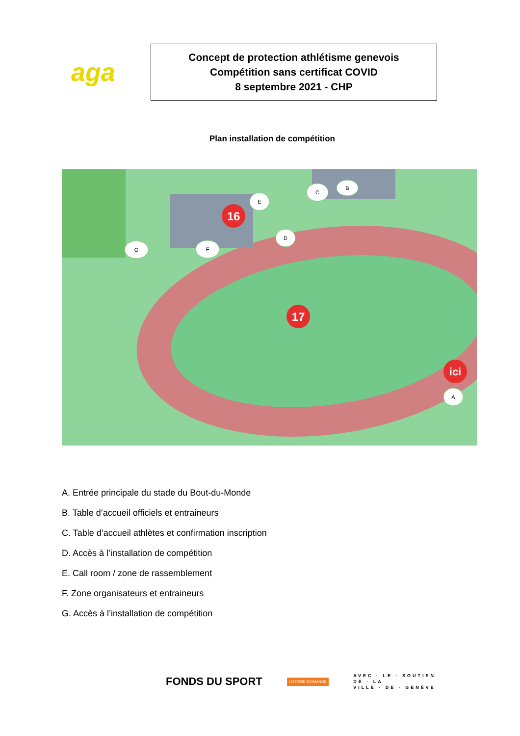aga
Concept de protection athlétisme genevois
Compétition sans certificat COVID
8 septembre 2021 - CHP
Plan installation de compétition
16
17
ici
A
B
C
D
E
F
G
A. Entrée principale du stade du Bout-du-Monde
B. Table d’accueil officiels et entraineurs
C. Table d’accueil athlètes et confirmation inscription
D. Accès à l’installation de compétition
E. Call room / zone de rassemblement
F. Zone organisateurs et entraineurs
G. Accès à l’installation de compétition
FONDS DU SPORT LOTERIE ROMANDE
AVEC · LE · SOUTIEN
DE · LA
VILLE · DE · GENÈVE